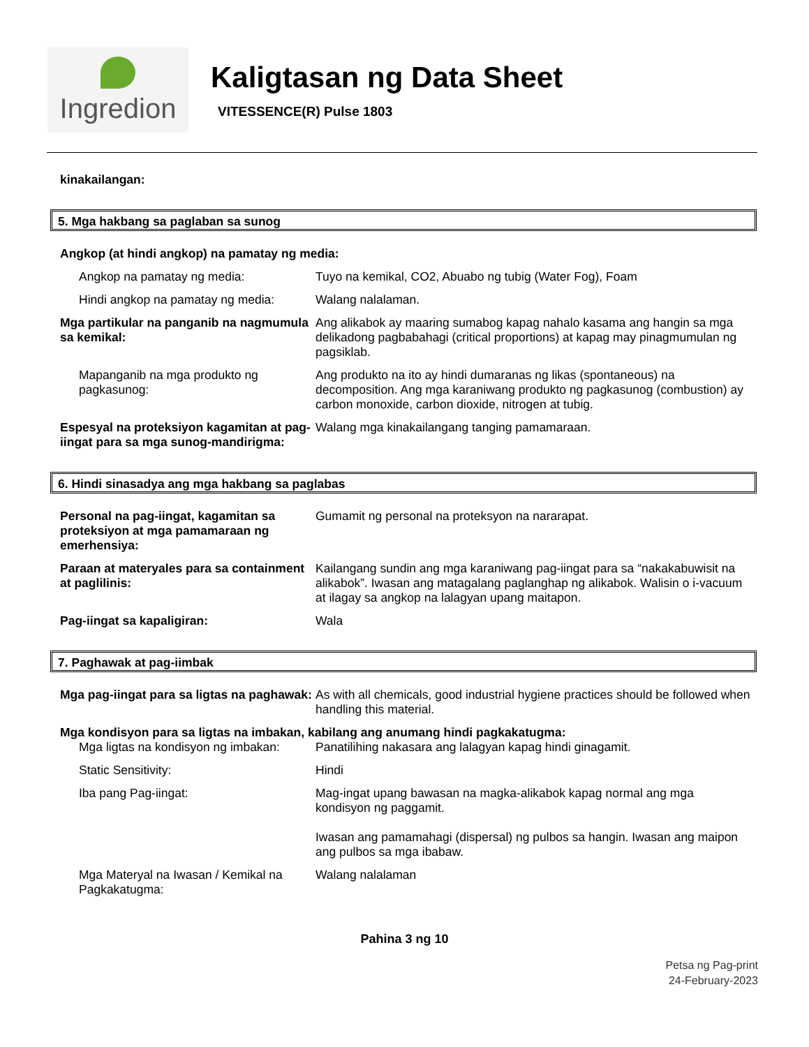Ingredion
Kaligtasan ng Data Sheet
VITESSENCE(R) Pulse 1803
kinakailangan:
5. Mga hakbang sa paglaban sa sunog
Angkop (at hindi angkop) na pamatay ng media:
Angkop na pamatay ng media: Tuyo na kemikal, CO2, Abuabo ng tubig (Water Fog), Foam
Hindi angkop na pamatay ng media:
Walang nalalaman.
Mga partikular na panganib na nagmumula sa kemikal:
Ang alikabok ay maaring sumabog kapag nahalo kasama ang hangin sa mga delikadong pagbabahagi (critical proportions) at kapag may pinagmumulan ng pagsiklab.
Mapanganib na mga produkto ng pagkasunog:
Ang produkto na ito ay hindi dumaranas ng likas (spontaneous) na decomposition. Ang mga karaniwang produkto ng pagkasunog (combustion) ay carbon monoxide, carbon dioxide, nitrogen at tubig.
Espesyal na proteksiyon kagamitan at pag-iingat para sa mga sunog-mandirigma:
Walang mga kinakailangang tanging pamamaraan.
6. Hindi sinasadya ang mga hakbang sa paglabas
Personal na pag-iingat, kagamitan sa proteksiyon at mga pamamaraan ng emerhensiya:
Gumamit ng personal na proteksyon na nararapat.
Paraan at materyales para sa containment at paglilinis:
Kailangang sundin ang mga karaniwang pag-iingat para sa “nakakabuwisit na alikabok”. Iwasan ang matagalang paglanghap ng alikabok. Walisin o i-vacuum at ilagay sa angkop na lalagyan upang maitapon.
Pag-iingat sa kapaligiran: Wala
7. Paghawak at pag-iimbak
Mga pag-iingat para sa ligtas na paghawak:
As with all chemicals, good industrial hygiene practices should be followed when handling this material.
Mga kondisyon para sa ligtas na imbakan, kabilang ang anumang hindi pagkakatugma:
Mga ligtas na kondisyon ng imbakan:
Panatilihing nakasara ang lalagyan kapag hindi ginagamit.
Static Sensitivity: Hindi
Iba pang Pag-iingat: Mag-ingat upang bawasan na magka-alikabok kapag normal ang mga kondisyon ng paggamit.
Iwasan ang pamamahagi (dispersal) ng pulbos sa hangin. Iwasan ang maipon ang pulbos sa mga ibabaw.
Mga Materyal na Iwasan / Kemikal na Pagkakatugma:
Walang nalalaman
Pahina 3 ng 10
Petsa ng Pag-print
24-February-2023